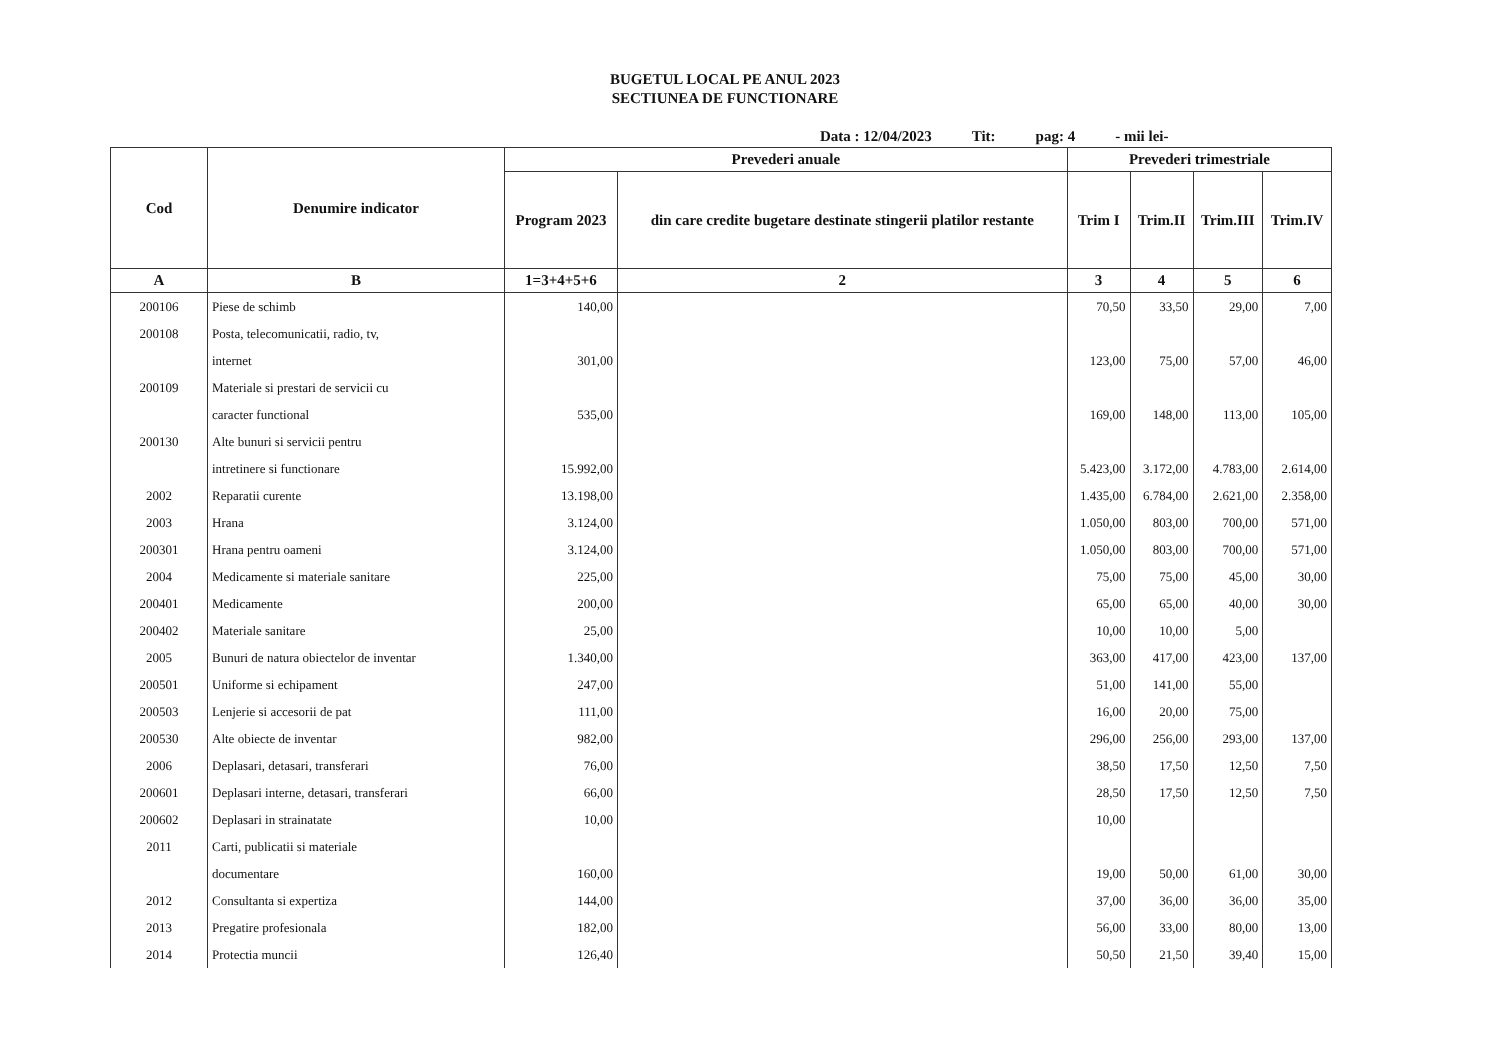BUGETUL LOCAL PE ANUL 2023
SECTIUNEA DE FUNCTIONARE
Data : 12/04/2023 Tit: pag: 4 - mii lei-
| Cod | Denumire indicator | Prevederi anuale | | Prevederi trimestriale | | | |
| --- | --- | --- | --- | --- | --- | --- | --- |
| | | Program 2023 | din care credite bugetare destinate stingerii platilor restante | Trim I | Trim.II | Trim.III | Trim.IV |
| A | B | 1=3+4+5+6 | 2 | 3 | 4 | 5 | 6 |
| 200106 | Piese de schimb | 140,00 | | 70,50 | 33,50 | 29,00 | 7,00 |
| 200108 | Posta, telecomunicatii, radio, tv, | | | | | | |
| | internet | 301,00 | | 123,00 | 75,00 | 57,00 | 46,00 |
| 200109 | Materiale si prestari de servicii cu | | | | | | |
| | caracter functional | 535,00 | | 169,00 | 148,00 | 113,00 | 105,00 |
| 200130 | Alte bunuri si servicii pentru | | | | | | |
| | intretinere si functionare | 15.992,00 | | 5.423,00 | 3.172,00 | 4.783,00 | 2.614,00 |
| 2002 | Reparatii curente | 13.198,00 | | 1.435,00 | 6.784,00 | 2.621,00 | 2.358,00 |
| 2003 | Hrana | 3.124,00 | | 1.050,00 | 803,00 | 700,00 | 571,00 |
| 200301 | Hrana pentru oameni | 3.124,00 | | 1.050,00 | 803,00 | 700,00 | 571,00 |
| 2004 | Medicamente si materiale sanitare | 225,00 | | 75,00 | 75,00 | 45,00 | 30,00 |
| 200401 | Medicamente | 200,00 | | 65,00 | 65,00 | 40,00 | 30,00 |
| 200402 | Materiale sanitare | 25,00 | | 10,00 | 10,00 | 5,00 | |
| 2005 | Bunuri de natura obiectelor de inventar | 1.340,00 | | 363,00 | 417,00 | 423,00 | 137,00 |
| 200501 | Uniforme si echipament | 247,00 | | 51,00 | 141,00 | 55,00 | |
| 200503 | Lenjerie si accesorii de pat | 111,00 | | 16,00 | 20,00 | 75,00 | |
| 200530 | Alte obiecte de inventar | 982,00 | | 296,00 | 256,00 | 293,00 | 137,00 |
| 2006 | Deplasari, detasari, transferari | 76,00 | | 38,50 | 17,50 | 12,50 | 7,50 |
| 200601 | Deplasari interne, detasari, transferari | 66,00 | | 28,50 | 17,50 | 12,50 | 7,50 |
| 200602 | Deplasari in strainatate | 10,00 | | 10,00 | | | |
| 2011 | Carti, publicatii si materiale | | | | | | |
| | documentare | 160,00 | | 19,00 | 50,00 | 61,00 | 30,00 |
| 2012 | Consultanta si expertiza | 144,00 | | 37,00 | 36,00 | 36,00 | 35,00 |
| 2013 | Pregatire profesionala | 182,00 | | 56,00 | 33,00 | 80,00 | 13,00 |
| 2014 | Protectia muncii | 126,40 | | 50,50 | 21,50 | 39,40 | 15,00 |